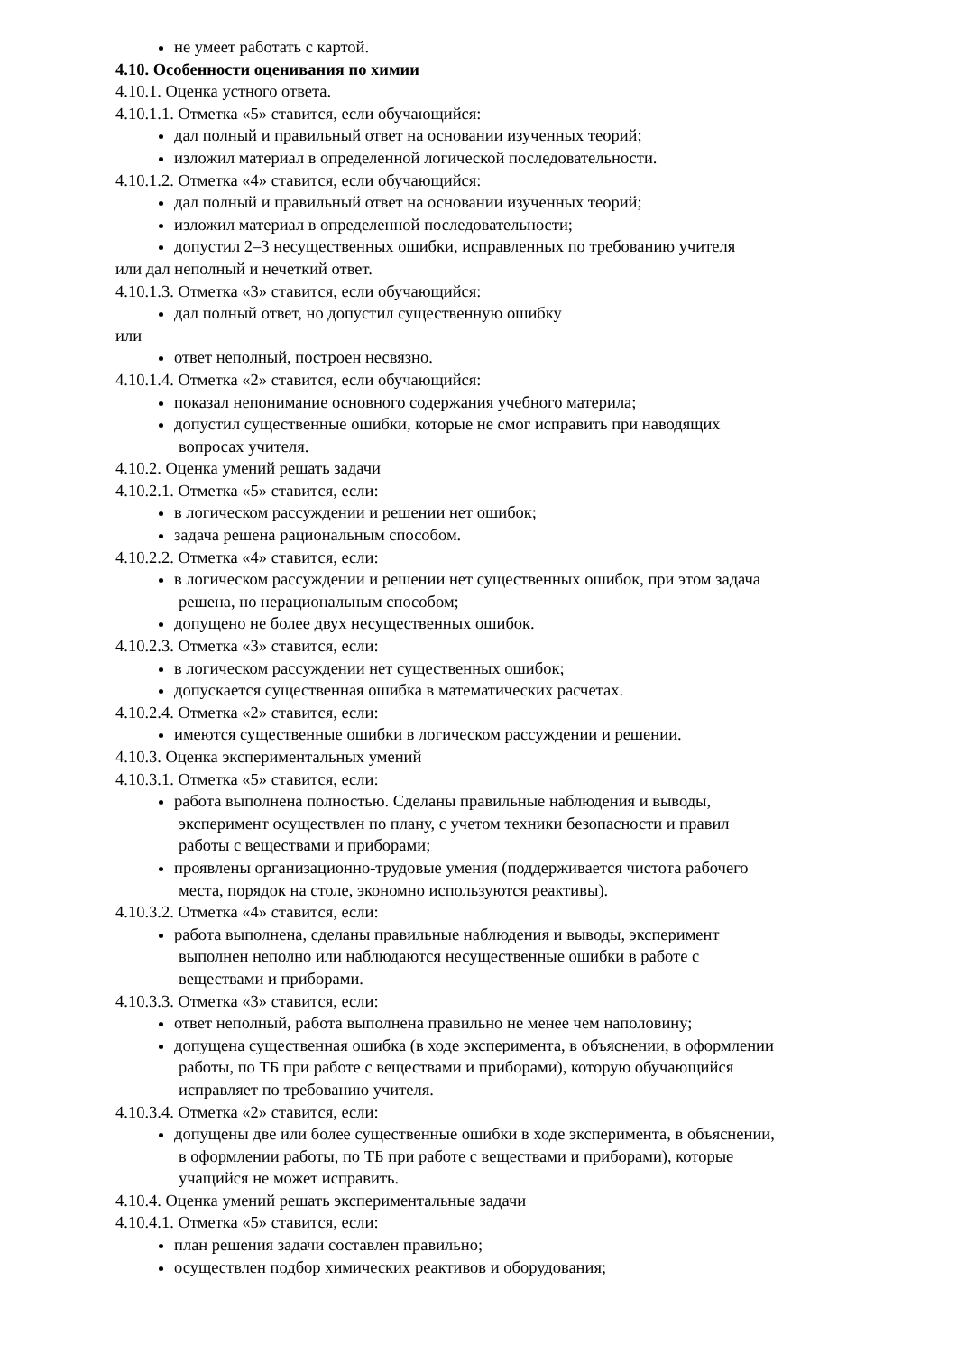не умеет работать с картой.
4.10. Особенности оценивания по химии
4.10.1. Оценка устного ответа.
4.10.1.1. Отметка «5» ставится, если обучающийся:
дал полный и правильный ответ на основании изученных теорий;
изложил материал в определенной логической последовательности.
4.10.1.2. Отметка «4» ставится, если обучающийся:
дал полный и правильный ответ на основании изученных теорий;
изложил материал в определенной последовательности;
допустил 2–3 несущественных ошибки, исправленных по требованию учителя
или дал неполный и нечеткий ответ.
4.10.1.3. Отметка «3» ставится, если обучающийся:
дал полный ответ, но допустил существенную ошибку
или
ответ неполный, построен несвязно.
4.10.1.4. Отметка «2» ставится, если обучающийся:
показал непонимание основного содержания учебного материла;
допустил существенные ошибки, которые не смог исправить при наводящих
вопросах учителя.
4.10.2. Оценка умений решать задачи
4.10.2.1. Отметка «5» ставится, если:
в логическом рассуждении и решении нет ошибок;
задача решена рациональным способом.
4.10.2.2. Отметка «4» ставится, если:
в логическом рассуждении и решении нет существенных ошибок, при этом задача
решена, но нерациональным способом;
допущено не более двух несущественных ошибок.
4.10.2.3. Отметка «3» ставится, если:
в логическом рассуждении нет существенных ошибок;
допускается существенная ошибка в математических расчетах.
4.10.2.4. Отметка «2» ставится, если:
имеются существенные ошибки в логическом рассуждении и решении.
4.10.3. Оценка экспериментальных умений
4.10.3.1. Отметка «5» ставится, если:
работа выполнена полностью. Сделаны правильные наблюдения и выводы,
эксперимент осуществлен по плану, с учетом техники безопасности и правил
работы с веществами и приборами;
проявлены организационно-трудовые умения (поддерживается чистота рабочего
места, порядок на столе, экономно используются реактивы).
4.10.3.2. Отметка «4» ставится, если:
работа выполнена, сделаны правильные наблюдения и выводы, эксперимент
выполнен неполно или наблюдаются несущественные ошибки в работе с
веществами и приборами.
4.10.3.3. Отметка «3» ставится, если:
ответ неполный, работа выполнена правильно не менее чем наполовину;
допущена существенная ошибка (в ходе эксперимента, в объяснении, в оформлении
работы, по ТБ при работе с веществами и приборами), которую обучающийся
исправляет по требованию учителя.
4.10.3.4. Отметка «2» ставится, если:
допущены две или более существенные ошибки в ходе эксперимента, в объяснении,
в оформлении работы, по ТБ при работе с веществами и приборами), которые
учащийся не может исправить.
4.10.4. Оценка умений решать экспериментальные задачи
4.10.4.1. Отметка «5» ставится, если:
план решения задачи составлен правильно;
осуществлен подбор химических реактивов и оборудования;